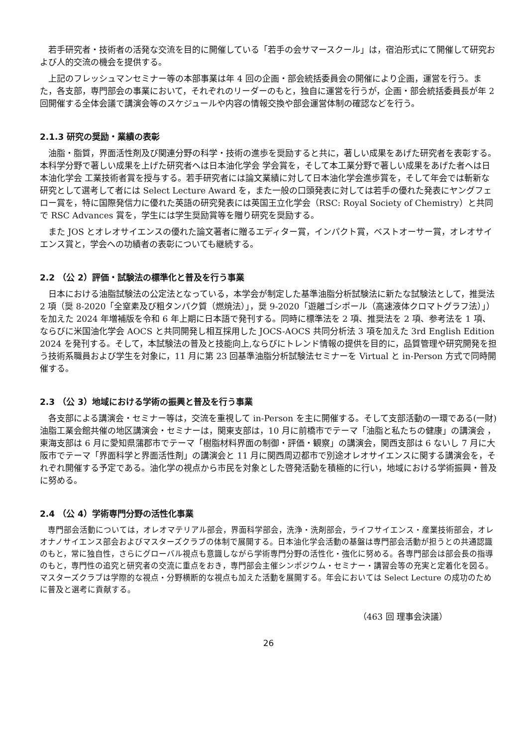若手研究者・技術者の活発な交流を目的に開催している「若手の会サマースクール」は，宿泊形式にて開催して研究および人的交流の機会を提供する。
　上記のフレッシュマンセミナー等の本部事業は年 4 回の企画・部会統括委員会の開催により企画，運営を行う。また，各支部，専門部会の事業において，それぞれのリーダーのもと，独自に運営を行うが，企画・部会統括委員長が年 2 回開催する全体会議で講演会等のスケジュールや内容の情報交換や部会運営体制の確認などを行う。
2.1.3 研究の奨励・業績の表彰
　油脂・脂質，界面活性剤及び関連分野の科学・技術の進歩を奨励すると共に，著しい成果をあげた研究者を表彰する。本科学分野で著しい成果を上げた研究者へは日本油化学会 学会賞を，そして本工業分野で著しい成果をあげた者へは日本油化学会 工業技術者賞を授与する。若手研究者には論文業績に対して日本油化学会進歩賞を，そして年会では斬新な研究として選考して者には Select Lecture Award を，また一般の口頭発表に対しては若手の優れた発表にヤングフェロー賞を，特に国際発信力に優れた英語の研究発表には英国王立化学会（RSC: Royal Society of Chemistry）と共同で RSC Advances 賞を，学生には学生奨励賞等を贈り研究を奨励する。
　また JOS とオレオサイエンスの優れた論文著者に贈るエディター賞，インパクト賞，ベストオーサー賞，オレオサイエンス賞と，学会への功績者の表彰についても継続する。
2.2 （公 2）評価・試験法の標準化と普及を行う事業
　日本における油脂試験法の公定法となっている，本学会が制定した基準油脂分析試験法に新たな試験法として，推奨法 2 項（奨 8-2020「全窒素及び粗タンパク質（燃焼法）」，奨 9-2020「遊離ゴシポール（高速液体クロマトグラフ法）」）を加えた 2024 年増補版を令和 6 年上期に日本語で発刊する。同時に標準法を 2 項、推奨法を 2 項、参考法を 1 項、ならびに米国油化学会 AOCS と共同開発し相互採用した JOCS-AOCS 共同分析法 3 項を加えた 3rd English Edition 2024 を発刊する。そして，本試験法の普及と技能向上,ならびにトレンド情報の提供を目的に，品質管理や研究開発を担う技術系職員および学生を対象に，11 月に第 23 回基準油脂分析試験法セミナーを Virtual と in-Person 方式で同時開催する。
2.3 （公 3）地域における学術の振興と普及を行う事業
　各支部による講演会・セミナー等は，交流を重視して in-Person を主に開催する。そして支部活動の一環である(一財)油脂工業会館共催の地区講演会・セミナーは，関東支部は，10 月に前橋市でテーマ「油脂と私たちの健康」の講演会 ，東海支部は 6 月に愛知県蒲郡市でテーマ「樹脂材料界面の制御・評価・観察」の講演会，関西支部は 6 ないし 7 月に大阪市でテーマ「界面科学と界面活性剤」の講演会と 11 月に関西周辺都市で別途オレオサイエンスに関する講演会を，それぞれ開催する予定である。油化学の視点から市民を対象とした啓発活動を積極的に行い，地域における学術振興・普及に努める。
2.4 （公 4）学術専門分野の活性化事業
　専門部会活動については，オレオマテリアル部会，界面科学部会，洗浄・洗剤部会，ライフサイエンス・産業技術部会，オレオナノサイエンス部会およびマスターズクラブの体制で展開する。日本油化学会活動の基盤は専門部会活動が担うとの共通認識のもと，常に独自性，さらにグローバル視点も意識しながら学術専門分野の活性化・強化に努める。各専門部会は部会長の指導のもと，専門性の追究と研究者の交流に重点をおき，専門部会主催シンポジウム・セミナー・講習会等の充実と定着化を図る。マスターズクラブは学際的な視点・分野横断的な視点も加えた活動を展開する。年会においては Select Lecture の成功のために普及と選考に貢献する。
（463 回 理事会決議）
26